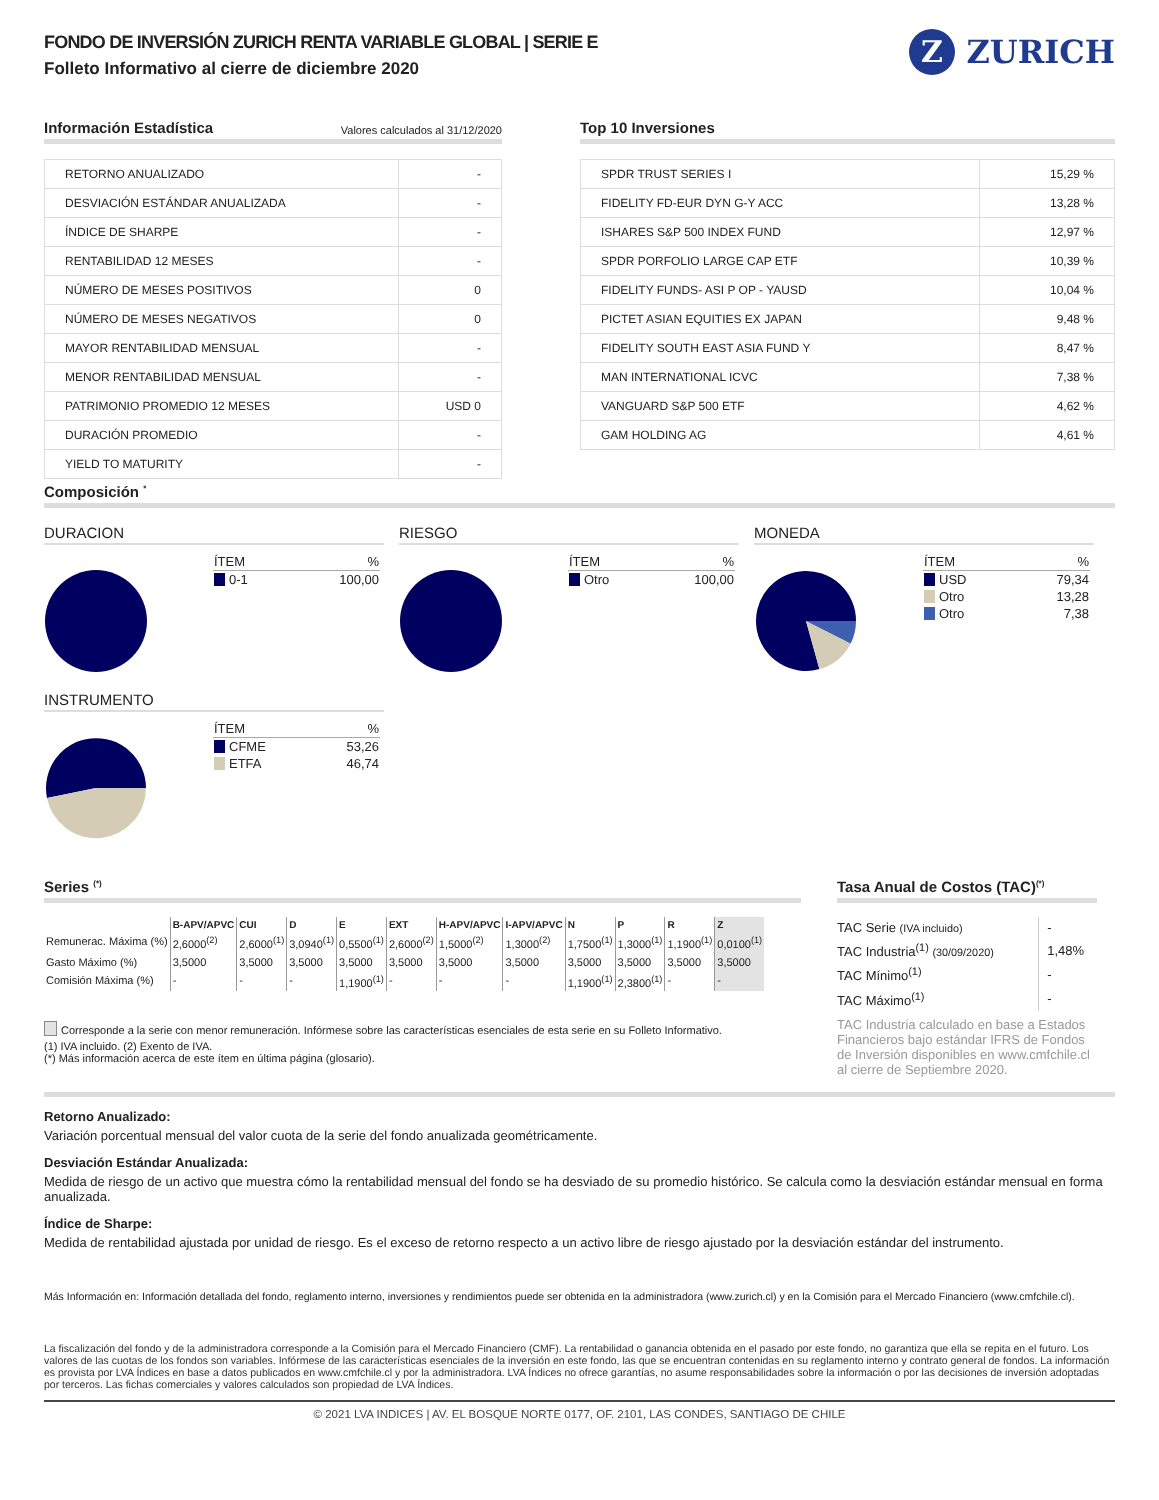FONDO DE INVERSIÓN ZURICH RENTA VARIABLE GLOBAL | SERIE E
Folleto Informativo al cierre de diciembre 2020
Z
ZURICH
Información Estadística
Valores calculados al 31/12/2020
| RETORNO ANUALIZADO | - |
| DESVIACIÓN ESTÁNDAR ANUALIZADA | - |
| ÍNDICE DE SHARPE | - |
| RENTABILIDAD 12 MESES | - |
| NÚMERO DE MESES POSITIVOS | 0 |
| NÚMERO DE MESES NEGATIVOS | 0 |
| MAYOR RENTABILIDAD MENSUAL | - |
| MENOR RENTABILIDAD MENSUAL | - |
| PATRIMONIO PROMEDIO 12 MESES | USD 0 |
| DURACIÓN PROMEDIO | - |
| YIELD TO MATURITY | - |
Top 10 Inversiones
| SPDR TRUST SERIES I | 15,29 % |
| FIDELITY FD-EUR DYN G-Y ACC | 13,28 % |
| ISHARES S&P 500 INDEX FUND | 12,97 % |
| SPDR PORFOLIO LARGE CAP ETF | 10,39 % |
| FIDELITY FUNDS- ASI P OP - YAUSD | 10,04 % |
| PICTET ASIAN EQUITIES EX JAPAN | 9,48 % |
| FIDELITY SOUTH EAST ASIA FUND Y | 8,47 % |
| MAN INTERNATIONAL ICVC | 7,38 % |
| VANGUARD S&P 500 ETF | 4,62 % |
| GAM HOLDING AG | 4,61 % |
Composición <sup>*</sup>
DURACION
| ÍTEM | % |
| --- | --- |
| 0-1 | 100,00 |
RIESGO
| ÍTEM | % |
| --- | --- |
| Otro | 100,00 |
MONEDA
| ÍTEM | % |
| --- | --- |
| USD | 79,34 |
| Otro | 13,28 |
| Otro | 7,38 |
INSTRUMENTO
| ÍTEM | % |
| --- | --- |
| CFME | 53,26 |
| ETFA | 46,74 |
Series <sup>(*)</sup>
| | B-APV/APVC | CUI | D | E | EXT | H-APV/APVC | I-APV/APVC | N | P | R | Z |
| --- | --- | --- | --- | --- | --- | --- | --- | --- | --- | --- | --- |
| Remunerac. Máxima (%) | 2,6000<sup>(2)</sup> | 2,6000<sup>(1)</sup> | 3,0940<sup>(1)</sup> | 0,5500<sup>(1)</sup> | 2,6000<sup>(2)</sup> | 1,5000<sup>(2)</sup> | 1,3000<sup>(2)</sup> | 1,7500<sup>(1)</sup> | 1,3000<sup>(1)</sup> | 1,1900<sup>(1)</sup> | 0,0100<sup>(1)</sup> |
| Gasto Máximo (%) | 3,5000 | 3,5000 | 3,5000 | 3,5000 | 3,5000 | 3,5000 | 3,5000 | 3,5000 | 3,5000 | 3,5000 | 3,5000 |
| Comisión Máxima (%) | - | - | - | 1,1900<sup>(1)</sup> | - | - | - | 1,1900<sup>(1)</sup> | 2,3800<sup>(1)</sup> | - | - |
Corresponde a la serie con menor remuneración. Infórmese sobre las características esenciales de esta serie en su Folleto Informativo.
(1) IVA incluido. (2) Exento de IVA.
(*) Más información acerca de este ítem en última página (glosario).
Tasa Anual de Costos (TAC)<sup>(*)</sup>
| TAC Serie (IVA incluido) | - |
| TAC Industria<sup>(1)</sup> (30/09/2020) | 1,48% |
| TAC Mínimo<sup>(1)</sup> | - |
| TAC Máximo<sup>(1)</sup> | - |
TAC Industria calculado en base a Estados Financieros bajo estándar IFRS de Fondos de Inversión disponibles en www.cmfchile.cl al cierre de Septiembre 2020.
Retorno Anualizado:
Variación porcentual mensual del valor cuota de la serie del fondo anualizada geométricamente.
Desviación Estándar Anualizada:
Medida de riesgo de un activo que muestra cómo la rentabilidad mensual del fondo se ha desviado de su promedio histórico. Se calcula como la desviación estándar mensual en forma anualizada.
Índice de Sharpe:
Medida de rentabilidad ajustada por unidad de riesgo. Es el exceso de retorno respecto a un activo libre de riesgo ajustado por la desviación estándar del instrumento.
Más Información en: Información detallada del fondo, reglamento interno, inversiones y rendimientos puede ser obtenida en la administradora (www.zurich.cl) y en la Comisión para el Mercado Financiero (www.cmfchile.cl).
La fiscalización del fondo y de la administradora corresponde a la Comisión para el Mercado Financiero (CMF). La rentabilidad o ganancia obtenida en el pasado por este fondo, no garantiza que ella se repita en el futuro. Los valores de las cuotas de los fondos son variables. Infórmese de las características esenciales de la inversión en este fondo, las que se encuentran contenidas en su reglamento interno y contrato general de fondos. La información es provista por LVA Índices en base a datos publicados en www.cmfchile.cl y por la administradora. LVA Índices no ofrece garantías, no asume responsabilidades sobre la información o por las decisiones de inversión adoptadas por terceros. Las fichas comerciales y valores calculados son propiedad de LVA Índices.
© 2021 LVA INDICES | AV. EL BOSQUE NORTE 0177, OF. 2101, LAS CONDES, SANTIAGO DE CHILE